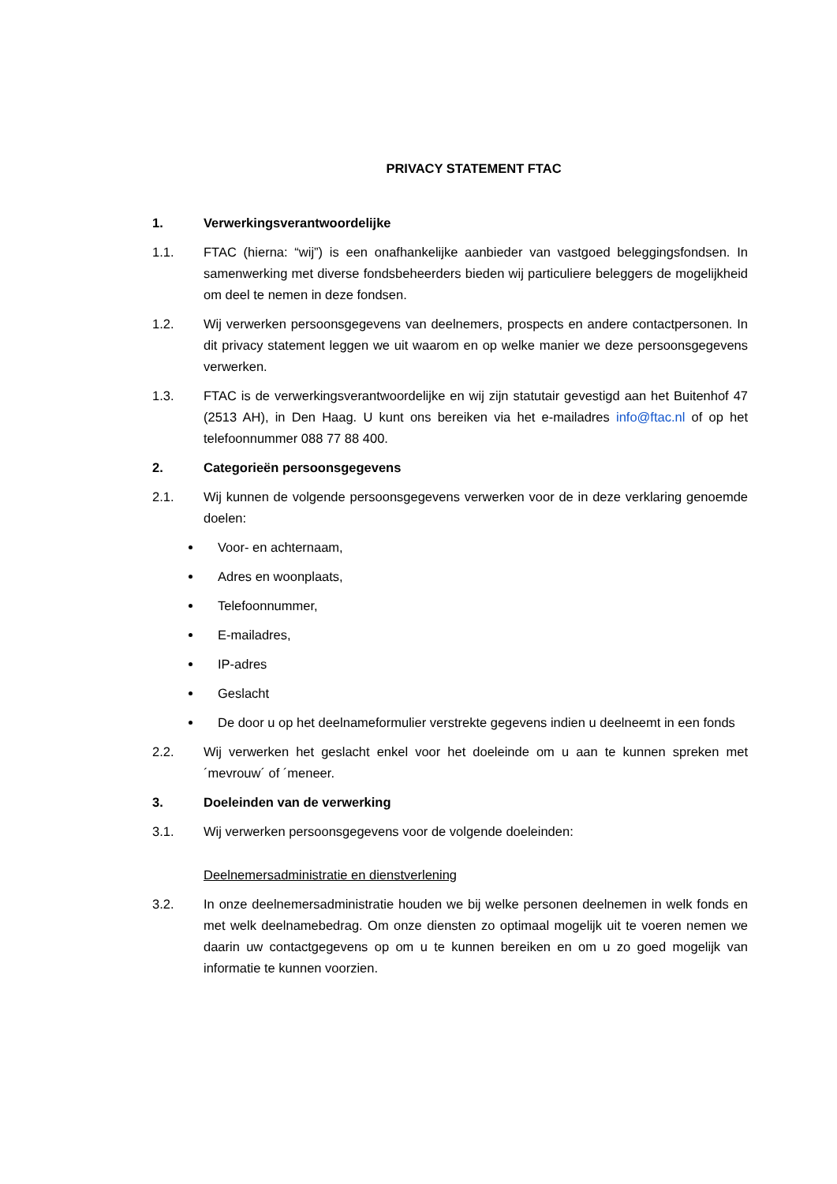PRIVACY STATEMENT FTAC
1. Verwerkingsverantwoordelijke
1.1. FTAC (hierna: “wij”) is een onafhankelijke aanbieder van vastgoed beleggingsfondsen. In samenwerking met diverse fondsbeheerders bieden wij particuliere beleggers de mogelijkheid om deel te nemen in deze fondsen.
1.2. Wij verwerken persoonsgegevens van deelnemers, prospects en andere contactpersonen. In dit privacy statement leggen we uit waarom en op welke manier we deze persoonsgegevens verwerken.
1.3. FTAC is de verwerkingsverantwoordelijke en wij zijn statutair gevestigd aan het Buitenhof 47 (2513 AH), in Den Haag. U kunt ons bereiken via het e-mailadres info@ftac.nl of op het telefoonnummer 088 77 88 400.
2. Categorieën persoonsgegevens
2.1. Wij kunnen de volgende persoonsgegevens verwerken voor de in deze verklaring genoemde doelen:
Voor- en achternaam,
Adres en woonplaats,
Telefoonnummer,
E-mailadres,
IP-adres
Geslacht
De door u op het deelnameformulier verstrekte gegevens indien u deelneemt in een fonds
2.2. Wij verwerken het geslacht enkel voor het doeleinde om u aan te kunnen spreken met ´mevrouw´ of ´meneer.
3. Doeleinden van de verwerking
3.1. Wij verwerken persoonsgegevens voor de volgende doeleinden:
Deelnemersadministratie en dienstverlening
3.2. In onze deelnemersadministratie houden we bij welke personen deelnemen in welk fonds en met welk deelnamebedrag. Om onze diensten zo optimaal mogelijk uit te voeren nemen we daarin uw contactgegevens op om u te kunnen bereiken en om u zo goed mogelijk van informatie te kunnen voorzien.